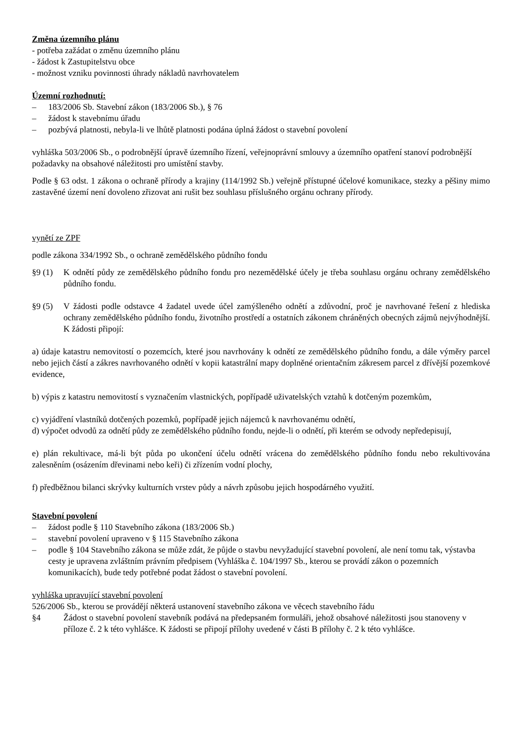Změna územního plánu
- potřeba zažádat o změnu územního plánu
- žádost k Zastupitelstvu obce
- možnost vzniku povinnosti úhrady nákladů navrhovatelem
Územní rozhodnutí:
– 183/2006 Sb. Stavební zákon (183/2006 Sb.), § 76
– žádost k stavebnímu úřadu
– pozbývá platnosti, nebyla-li ve lhůtě platnosti podána úplná žádost o stavební povolení
vyhláška 503/2006 Sb., o podrobnější úpravě územního řízení, veřejnoprávní smlouvy a územního opatření stanoví podrobnější požadavky na obsahové náležitosti pro umístění stavby.
Podle § 63 odst. 1 zákona o ochraně přírody a krajiny (114/1992 Sb.) veřejně přístupné účelové komunikace, stezky a pěšiny mimo zastavěné území není dovoleno zřizovat ani rušit bez souhlasu příslušného orgánu ochrany přírody.
vynětí ze ZPF
podle zákona 334/1992 Sb., o ochraně zemědělského půdního fondu
§9 (1) K odnětí půdy ze zemědělského půdního fondu pro nezemědělské účely je třeba souhlasu orgánu ochrany zemědělského půdního fondu.
§9 (5) V žádosti podle odstavce 4 žadatel uvede účel zamýšleného odnětí a zdůvodní, proč je navrhované řešení z hlediska ochrany zemědělského půdního fondu, životního prostředí a ostatních zákonem chráněných obecných zájmů nejvýhodnější. K žádosti připojí:
a) údaje katastru nemovitostí o pozemcích, které jsou navrhovány k odnětí ze zemědělského půdního fondu, a dále výměry parcel nebo jejich částí a zákres navrhovaného odnětí v kopii katastrální mapy doplněné orientačním zákresem parcel z dřívější pozemkové evidence,
b) výpis z katastru nemovitostí s vyznačením vlastnických, popřípadě uživatelských vztahů k dotčeným pozemkům,
c) vyjádření vlastníků dotčených pozemků, popřípadě jejich nájemců k navrhovanému odnětí,
d) výpočet odvodů za odnětí půdy ze zemědělského půdního fondu, nejde-li o odnětí, při kterém se odvody nepředepisují,
e) plán rekultivace, má-li být půda po ukončení účelu odnětí vrácena do zemědělského půdního fondu nebo rekultivována zalesněním (osázením dřevinami nebo keři) či zřízením vodní plochy,
f) předběžnou bilanci skrývky kulturních vrstev půdy a návrh způsobu jejich hospodárného využití.
Stavební povolení
– žádost podle § 110 Stavebního zákona (183/2006 Sb.)
– stavební povolení upraveno v § 115 Stavebního zákona
– podle § 104 Stavebního zákona se může zdát, že půjde o stavbu nevyžadující stavební povolení, ale není tomu tak, výstavba cesty je upravena zvláštním právním předpisem (Vyhláška č. 104/1997 Sb., kterou se provádí zákon o pozemních komunikacích), bude tedy potřebné podat žádost o stavební povolení.
vyhláška upravující stavební povolení
526/2006 Sb., kterou se provádějí některá ustanovení stavebního zákona ve věcech stavebního řádu
§4 Žádost o stavební povolení stavebník podává na předepsaném formuláři, jehož obsahové náležitosti jsou stanoveny v příloze č. 2 k této vyhlášce. K žádosti se připojí přílohy uvedené v části B přílohy č. 2 k této vyhlášce.